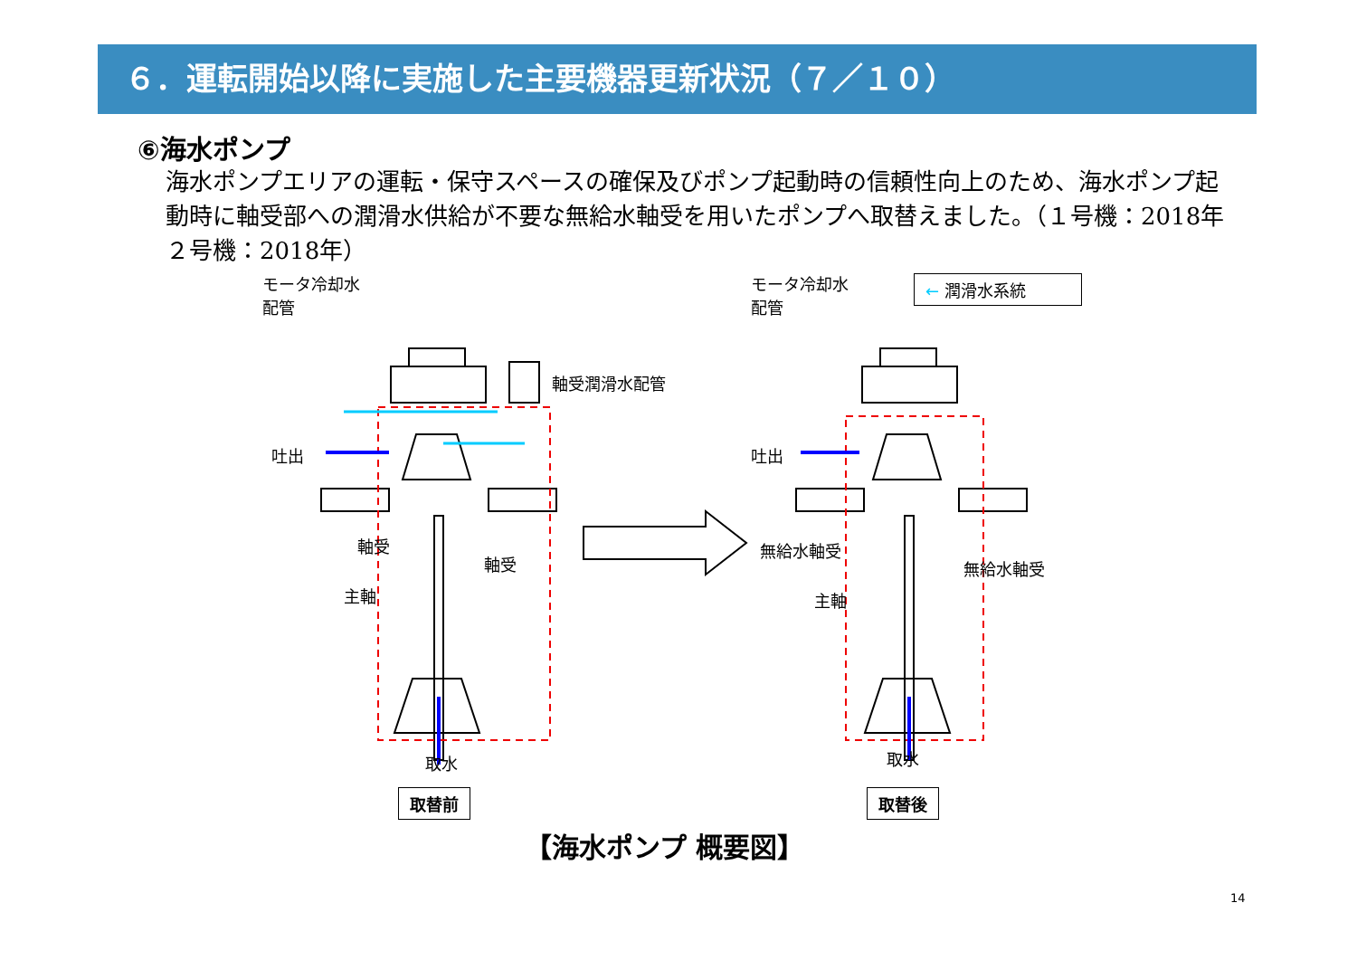６．運転開始以降に実施した主要機器更新状況（７／１０）
⑥海水ポンプ
海水ポンプエリアの運転・保守スペースの確保及びポンプ起動時の信頼性向上のため、海水ポンプ起動時に軸受部への潤滑水供給が不要な無給水軸受を用いたポンプへ取替えました。（１号機：2018年　２号機：2018年）
モータ冷却水
配管
軸受潤滑水配管
吐出
軸受
軸受
主軸
取水
モータ冷却水
配管
吐出
無給水軸受
無給水軸受
主軸
取水
← 潤滑水系統
取替前 取替後
【海水ポンプ 概要図】
14